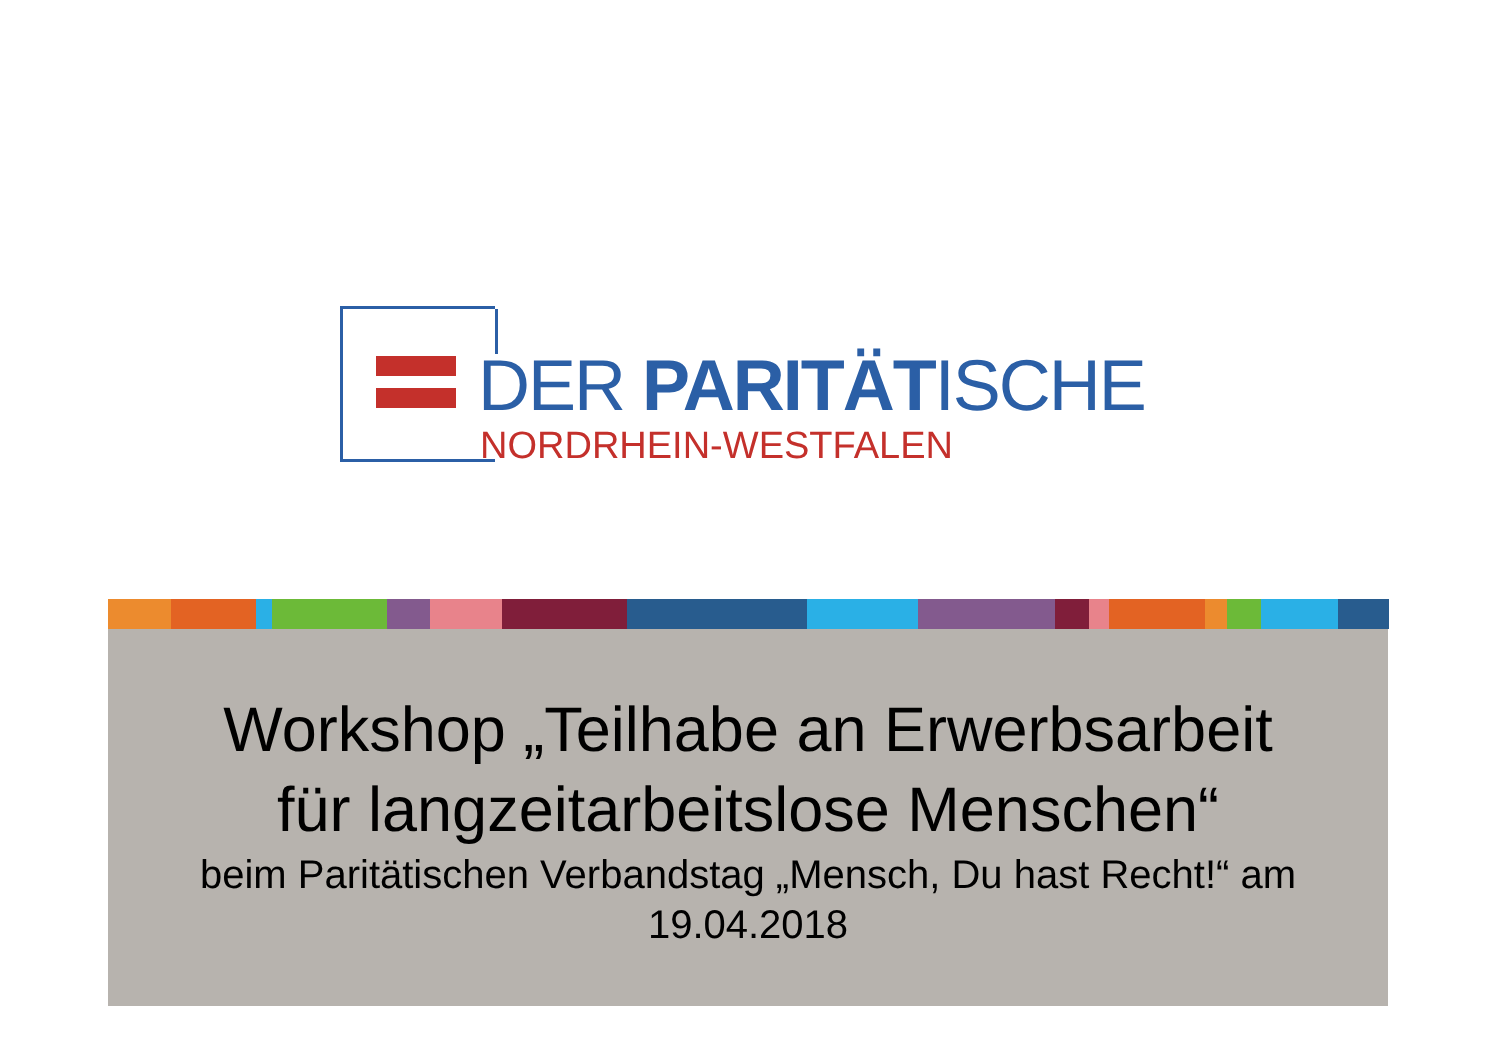DER PARITÄTISCHE
NORDRHEIN-WESTFALEN
Workshop „Teilhabe an Erwerbsarbeit
für langzeitarbeitslose Menschen“
beim Paritätischen Verbandstag „Mensch, Du hast Recht!“ am
19.04.2018